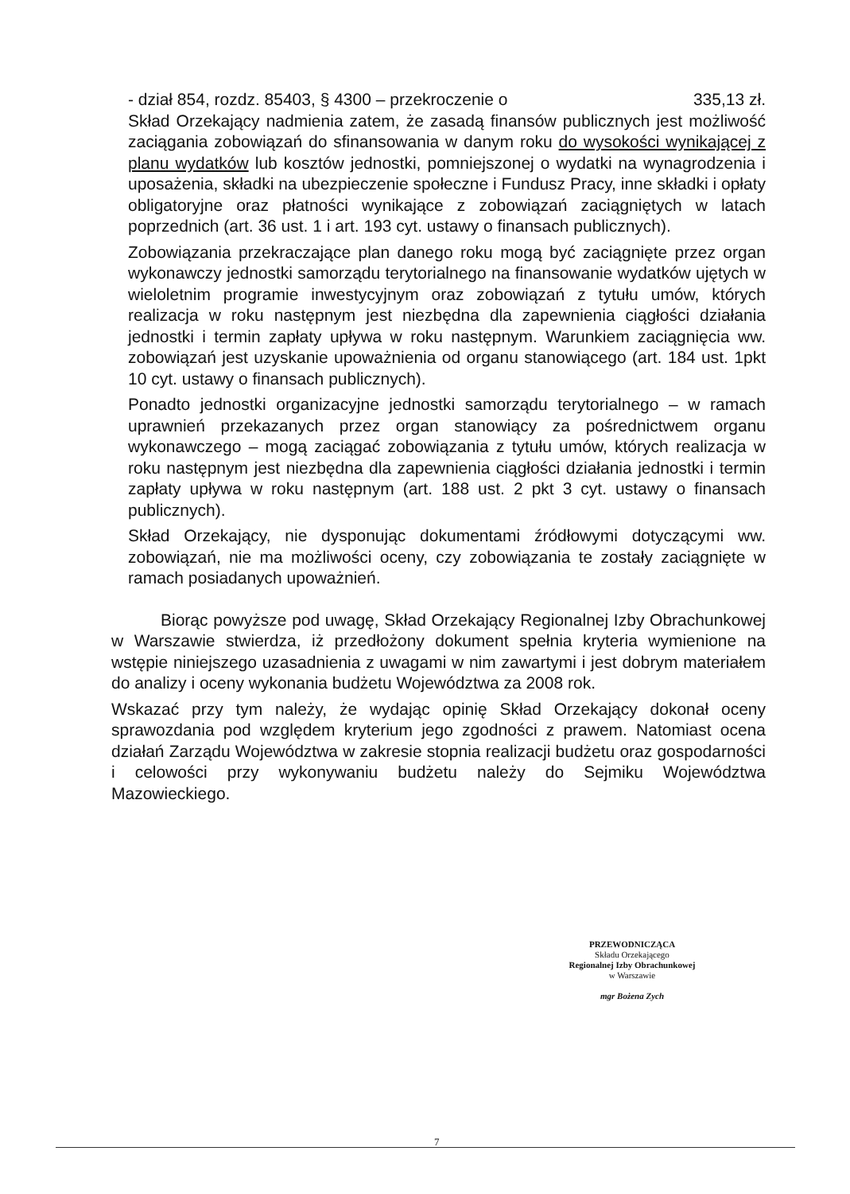- dział 854, rozdz. 85403, § 4300 – przekroczenie o 335,13 zł.
Skład Orzekający nadmienia zatem, że zasadą finansów publicznych jest możliwość zaciągania zobowiązań do sfinansowania w danym roku do wysokości wynikającej z planu wydatków lub kosztów jednostki, pomniejszonej o wydatki na wynagrodzenia i uposażenia, składki na ubezpieczenie społeczne i Fundusz Pracy, inne składki i opłaty obligatoryjne oraz płatności wynikające z zobowiązań zaciągniętych w latach poprzednich (art. 36 ust. 1 i art. 193 cyt. ustawy o finansach publicznych).
Zobowiązania przekraczające plan danego roku mogą być zaciągnięte przez organ wykonawczy jednostki samorządu terytorialnego na finansowanie wydatków ujętych w wieloletnim programie inwestycyjnym oraz zobowiązań z tytułu umów, których realizacja w roku następnym jest niezbędna dla zapewnienia ciągłości działania jednostki i termin zapłaty upływa w roku następnym. Warunkiem zaciągnięcia ww. zobowiązań jest uzyskanie upoważnienia od organu stanowiącego (art. 184 ust. 1pkt 10 cyt. ustawy o finansach publicznych).
Ponadto jednostki organizacyjne jednostki samorządu terytorialnego – w ramach uprawnień przekazanych przez organ stanowiący za pośrednictwem organu wykonawczego – mogą zaciągać zobowiązania z tytułu umów, których realizacja w roku następnym jest niezbędna dla zapewnienia ciągłości działania jednostki i termin zapłaty upływa w roku następnym (art. 188 ust. 2 pkt 3 cyt. ustawy o finansach publicznych).
Skład Orzekający, nie dysponując dokumentami źródłowymi dotyczącymi ww. zobowiązań, nie ma możliwości oceny, czy zobowiązania te zostały zaciągnięte w ramach posiadanych upoważnień.
Biorąc powyższe pod uwagę, Skład Orzekający Regionalnej Izby Obrachunkowej w Warszawie stwierdza, iż przedłożony dokument spełnia kryteria wymienione na wstępie niniejszego uzasadnienia z uwagami w nim zawartymi i jest dobrym materiałem do analizy i oceny wykonania budżetu Województwa za 2008 rok.
Wskazać przy tym należy, że wydając opinię Skład Orzekający dokonał oceny sprawozdania pod względem kryterium jego zgodności z prawem. Natomiast ocena działań Zarządu Województwa w zakresie stopnia realizacji budżetu oraz gospodarności i celowości przy wykonywaniu budżetu należy do Sejmiku Województwa Mazowieckiego.
PRZEWODNICZĄCA
Składu Orzekającego
Regionalnej Izby Obrachunkowej
w Warszawie
mgr Bożena Zych
7